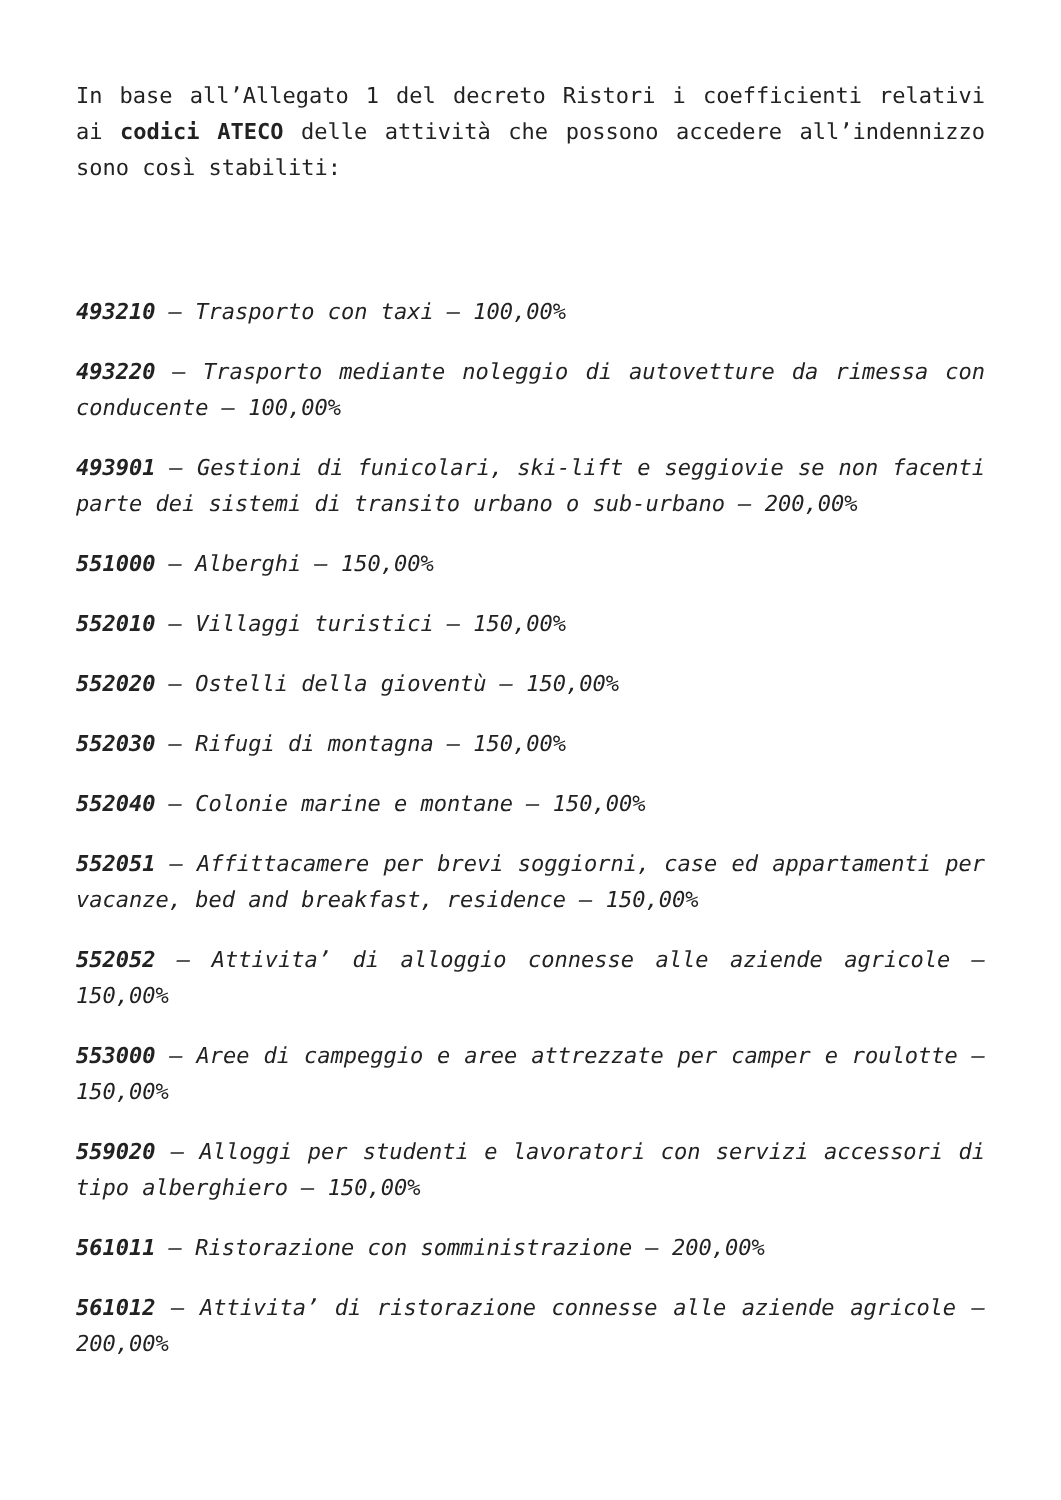In base all’Allegato 1 del decreto Ristori i coefficienti relativi ai codici ATECO delle attività che possono accedere all’indennizzo sono così stabiliti:
493210 – Trasporto con taxi – 100,00%
493220 – Trasporto mediante noleggio di autovetture da rimessa con conducente – 100,00%
493901 – Gestioni di funicolari, ski-lift e seggiovie se non facenti parte dei sistemi di transito urbano o sub-urbano – 200,00%
551000 – Alberghi – 150,00%
552010 – Villaggi turistici – 150,00%
552020 – Ostelli della gioventù – 150,00%
552030 – Rifugi di montagna – 150,00%
552040 – Colonie marine e montane – 150,00%
552051 – Affittacamere per brevi soggiorni, case ed appartamenti per vacanze, bed and breakfast, residence – 150,00%
552052 – Attivita’ di alloggio connesse alle aziende agricole – 150,00%
553000 – Aree di campeggio e aree attrezzate per camper e roulotte – 150,00%
559020 – Alloggi per studenti e lavoratori con servizi accessori di tipo alberghiero – 150,00%
561011 – Ristorazione con somministrazione – 200,00%
561012 – Attivita’ di ristorazione connesse alle aziende agricole – 200,00%